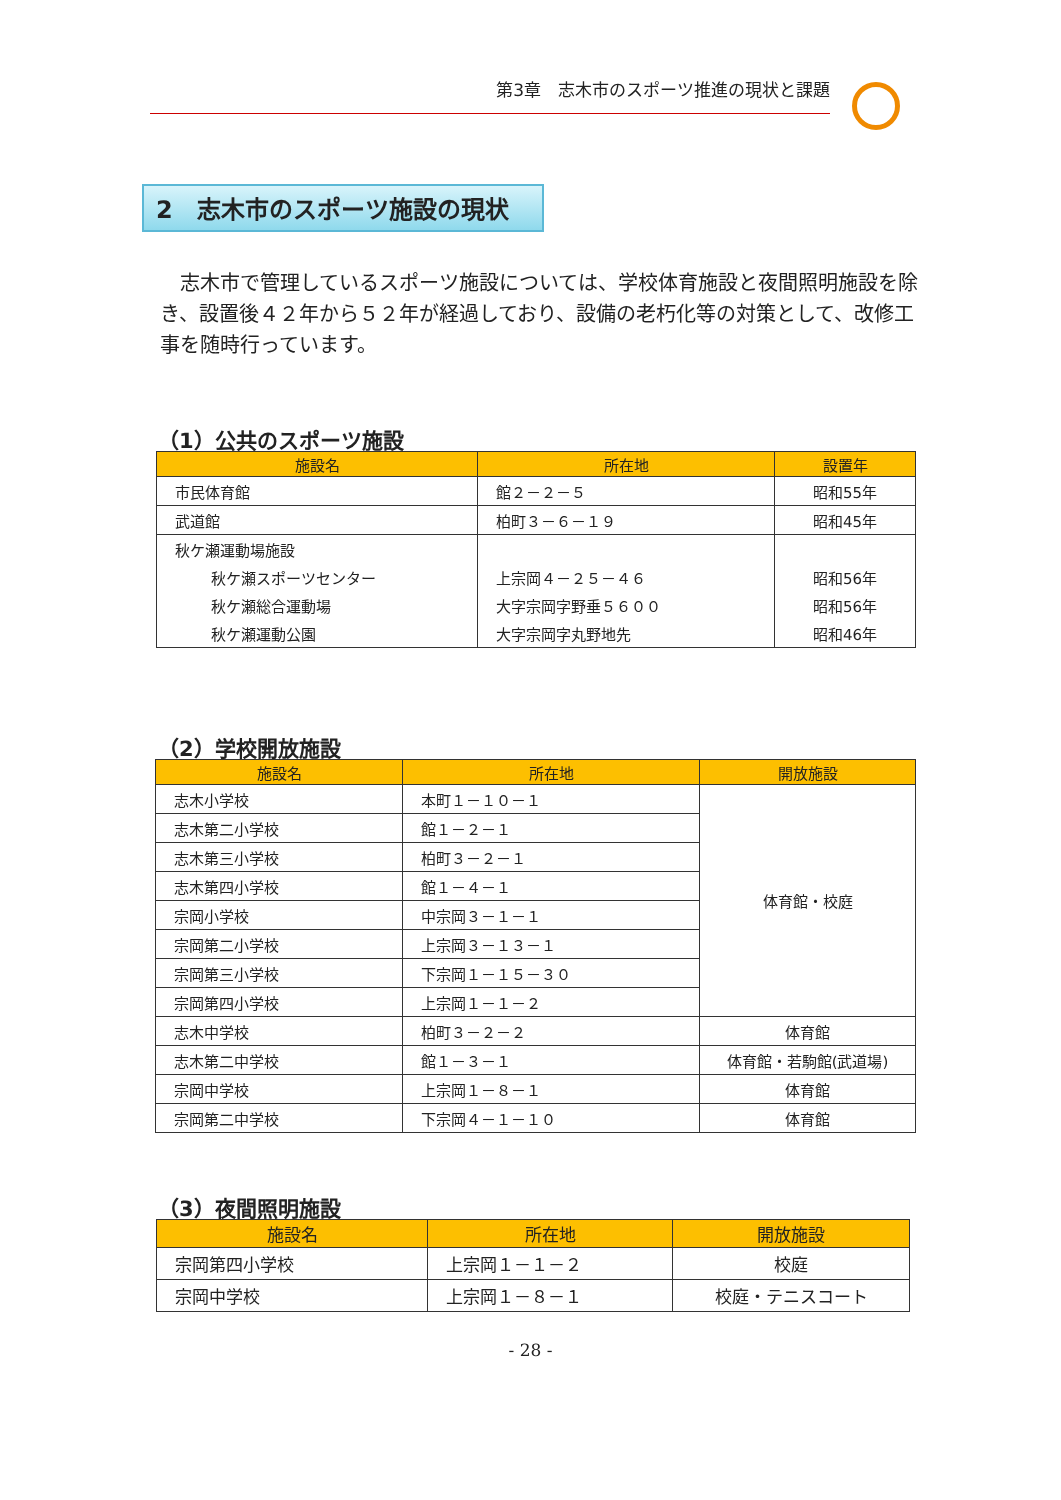第3章　志木市のスポーツ推進の現状と課題
2　志木市のスポーツ施設の現状
志木市で管理しているスポーツ施設については、学校体育施設と夜間照明施設を除き、設置後４２年から５２年が経過しており、設備の老朽化等の対策として、改修工事を随時行っています。
（1）公共のスポーツ施設
| 施設名 | 所在地 | 設置年 |
| --- | --- | --- |
| 市民体育館 | 館２－２－５ | 昭和55年 |
| 武道館 | 柏町３－６－１９ | 昭和45年 |
| 秋ケ瀬運動場施設 | | |
| 秋ケ瀬スポーツセンター | 上宗岡４－２５－４６ | 昭和56年 |
| 秋ケ瀬総合運動場 | 大字宗岡字野垂５６００ | 昭和56年 |
| 秋ケ瀬運動公園 | 大字宗岡字丸野地先 | 昭和46年 |
（2）学校開放施設
| 施設名 | 所在地 | 開放施設 |
| --- | --- | --- |
| 志木小学校 | 本町１－１０－１ | 体育館・校庭 |
| 志木第二小学校 | 館１－２－１ | |
| 志木第三小学校 | 柏町３－２－１ | |
| 志木第四小学校 | 館１－４－１ | |
| 宗岡小学校 | 中宗岡３－１－１ | |
| 宗岡第二小学校 | 上宗岡３－１３－１ | |
| 宗岡第三小学校 | 下宗岡１－１５－３０ | |
| 宗岡第四小学校 | 上宗岡１－１－２ | |
| 志木中学校 | 柏町３－２－２ | 体育館 |
| 志木第二中学校 | 館１－３－１ | 体育館・若駒館(武道場) |
| 宗岡中学校 | 上宗岡１－８－１ | 体育館 |
| 宗岡第二中学校 | 下宗岡４－１－１０ | 体育館 |
（3）夜間照明施設
| 施設名 | 所在地 | 開放施設 |
| --- | --- | --- |
| 宗岡第四小学校 | 上宗岡１－１－２ | 校庭 |
| 宗岡中学校 | 上宗岡１－８－１ | 校庭・テニスコート |
- 28 -